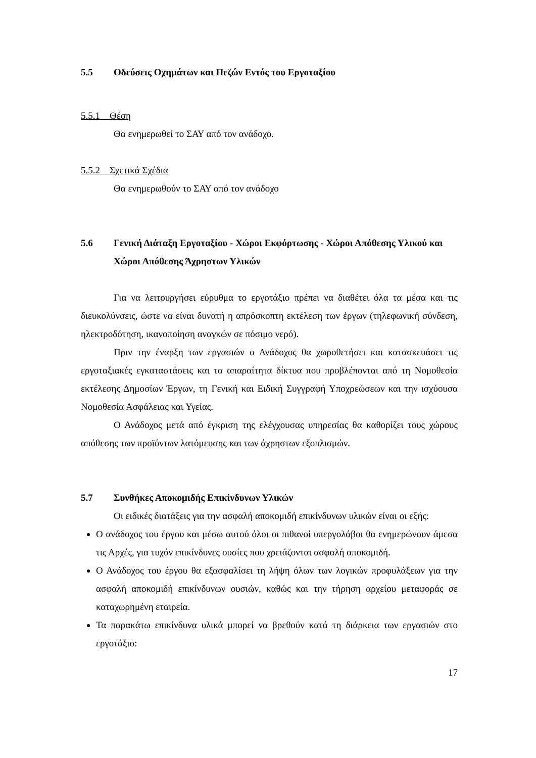5.5 Οδεύσεις Οχημάτων και Πεζών Εντός του Εργοταξίου
5.5.1 Θέση
Θα ενημερωθεί το ΣΑΥ από τον ανάδοχο.
5.5.2 Σχετικά Σχέδια
Θα ενημερωθούν το ΣΑΥ από τον ανάδοχο
5.6 Γενική Διάταξη Εργοταξίου - Χώροι Εκφόρτωσης - Χώροι Απόθεσης Υλικού και Χώροι Απόθεσης Άχρηστων Υλικών
Για να λειτουργήσει εύρυθμα το εργοτάξιο πρέπει να διαθέτει όλα τα μέσα και τις διευκολύνσεις, ώστε να είναι δυνατή η απρόσκοπτη εκτέλεση των έργων (τηλεφωνική σύνδεση, ηλεκτροδότηση, ικανοποίηση αναγκών σε πόσιμο νερό).
Πριν την έναρξη των εργασιών ο Ανάδοχος θα χωροθετήσει και κατασκευάσει τις εργοταξιακές εγκαταστάσεις και τα απαραίτητα δίκτυα που προβλέπονται από τη Νομοθεσία εκτέλεσης Δημοσίων Έργων, τη Γενική και Ειδική Συγγραφή Υποχρεώσεων και την ισχύουσα Νομοθεσία Ασφάλειας και Υγείας.
Ο Ανάδοχος μετά από έγκριση της ελέγχουσας υπηρεσίας θα καθορίζει τους χώρους απόθεσης των προϊόντων λατόμευσης και των άχρηστων εξοπλισμών.
5.7 Συνθήκες Αποκομιδής Επικίνδυνων Υλικών
Οι ειδικές διατάξεις για την ασφαλή αποκομιδή επικίνδυνων υλικών είναι οι εξής:
Ο ανάδοχος του έργου και μέσω αυτού όλοι οι πιθανοί υπεργολάβοι θα ενημερώνουν άμεσα τις Αρχές, για τυχόν επικίνδυνες ουσίες που χρειάζονται ασφαλή αποκομιδή.
Ο Ανάδοχος του έργου θα εξασφαλίσει τη λήψη όλων των λογικών προφυλάξεων για την ασφαλή αποκομιδή επικίνδυνων ουσιών, καθώς και την τήρηση αρχείου μεταφοράς σε καταχωρημένη εταιρεία.
Τα παρακάτω επικίνδυνα υλικά μπορεί να βρεθούν κατά τη διάρκεια των εργασιών στο εργοτάξιο:
17